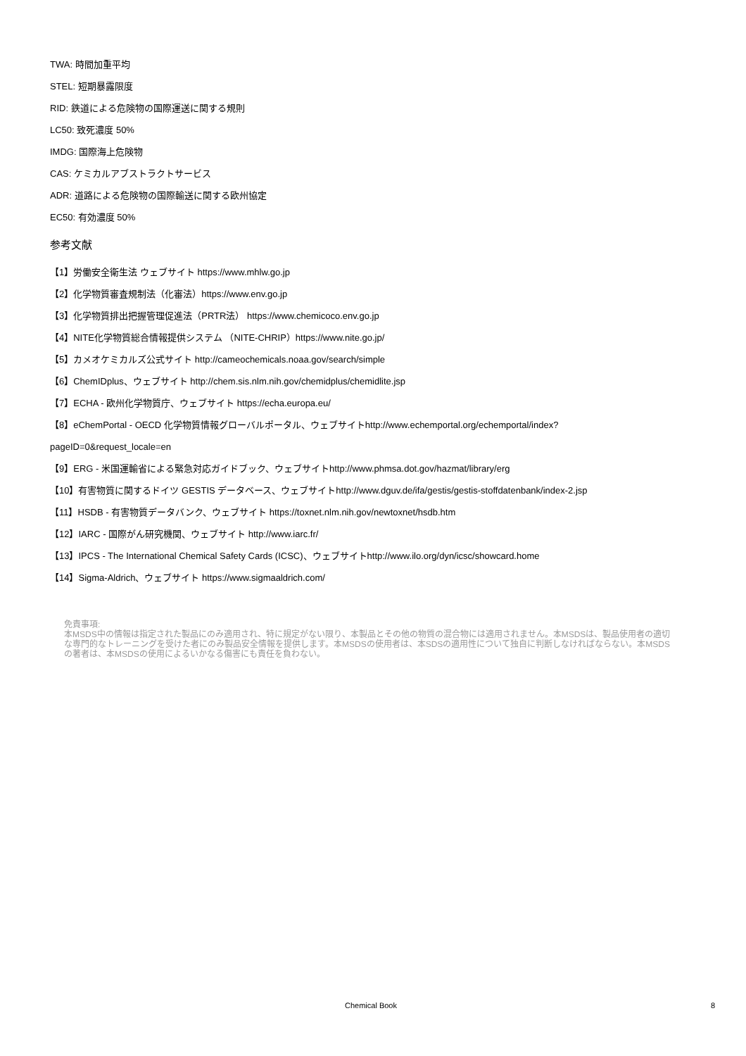TWA: 時間加重平均
STEL: 短期暴露限度
RID: 鉄道による危険物の国際運送に関する規則
LC50: 致死濃度 50%
IMDG: 国際海上危険物
CAS: ケミカルアブストラクトサービス
ADR: 道路による危険物の国際輸送に関する欧州協定
EC50: 有効濃度 50%
参考文献
【1】労働安全衛生法 ウェブサイト https://www.mhlw.go.jp
【2】化学物質審査規制法（化審法）https://www.env.go.jp
【3】化学物質排出把握管理促進法（PRTR法） https://www.chemicoco.env.go.jp
【4】NITE化学物質総合情報提供システム （NITE-CHRIP）https://www.nite.go.jp/
【5】カメオケミカルズ公式サイト http://cameochemicals.noaa.gov/search/simple
【6】ChemIDplus、ウェブサイト http://chem.sis.nlm.nih.gov/chemidplus/chemidlite.jsp
【7】ECHA - 欧州化学物質庁、ウェブサイト https://echa.europa.eu/
【8】eChemPortal - OECD 化学物質情報グローバルポータル、ウェブサイトhttp://www.echemportal.org/echemportal/index?
pageID=0&request_locale=en
【9】ERG - 米国運輸省による緊急対応ガイドブック、ウェブサイトhttp://www.phmsa.dot.gov/hazmat/library/erg
【10】有害物質に関するドイツ GESTIS データベース、ウェブサイトhttp://www.dguv.de/ifa/gestis/gestis-stoffdatenbank/index-2.jsp
【11】HSDB - 有害物質データバンク、ウェブサイト https://toxnet.nlm.nih.gov/newtoxnet/hsdb.htm
【12】IARC - 国際がん研究機関、ウェブサイト http://www.iarc.fr/
【13】IPCS - The International Chemical Safety Cards (ICSC)、ウェブサイトhttp://www.ilo.org/dyn/icsc/showcard.home
【14】Sigma-Aldrich、ウェブサイト https://www.sigmaaldrich.com/
免責事項:
本MSDS中の情報は指定された製品にのみ適用され、特に規定がない限り、本製品とその他の物質の混合物には適用されません。本MSDSは、製品使用者の適切な専門的なトレーニングを受けた者にのみ製品安全情報を提供します。本MSDSの使用者は、本SDSの適用性について独自に判断しなければならない。本MSDSの著者は、本MSDSの使用によるいかなる傷害にも責任を負わない。
Chemical Book 8